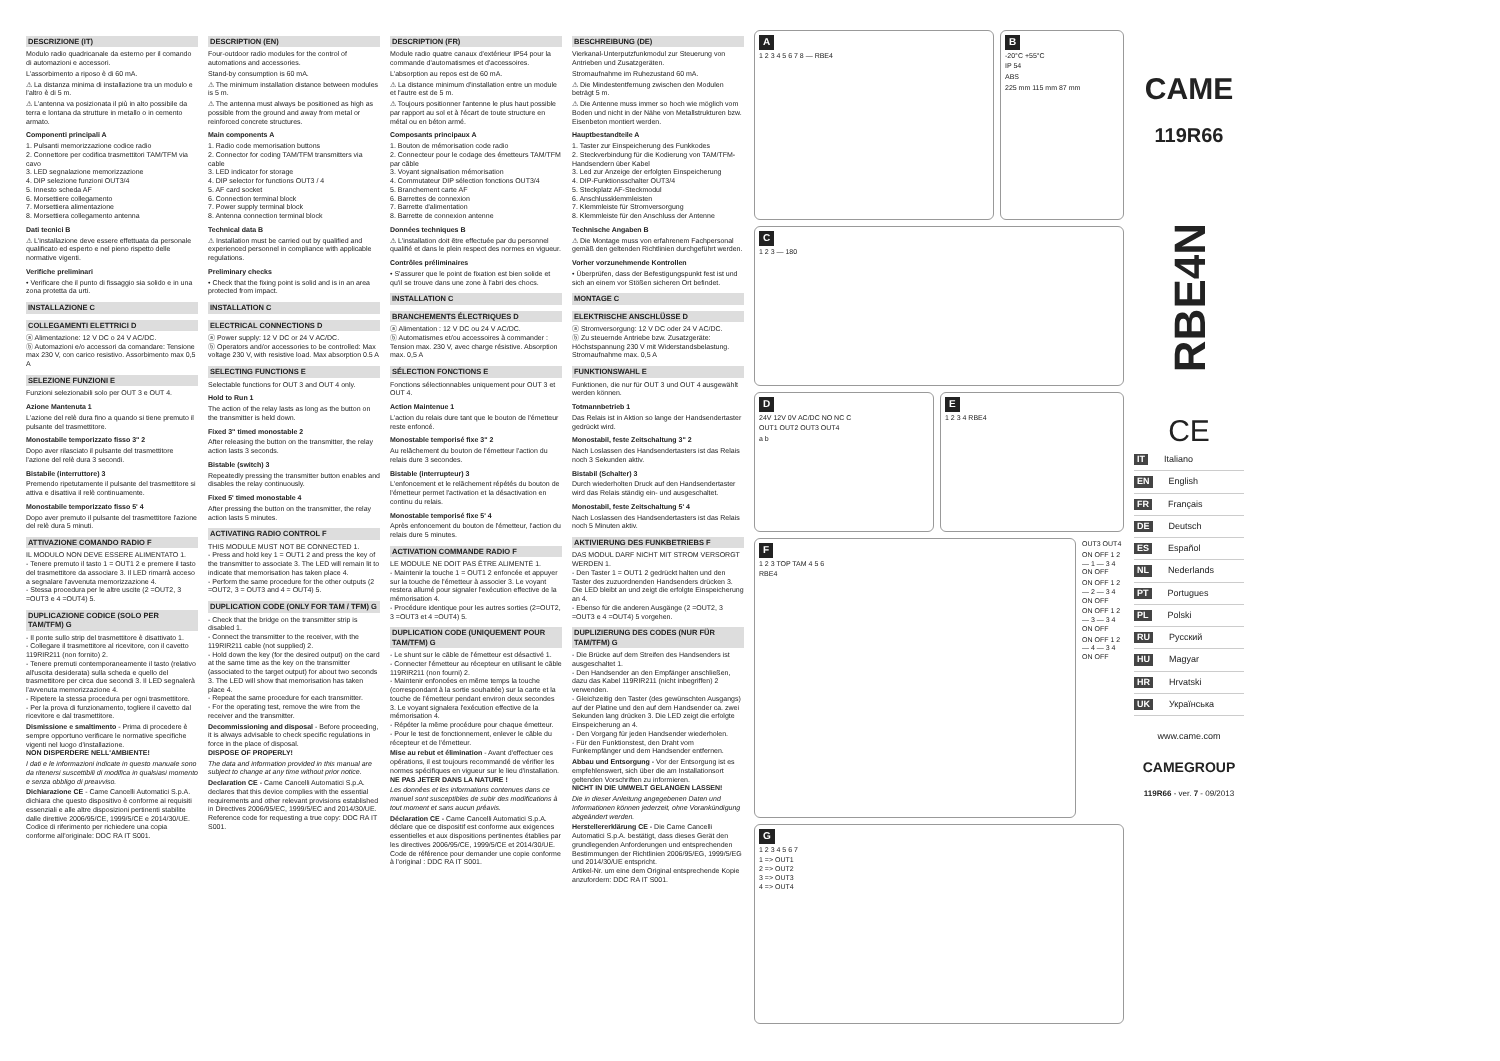DESCRIZIONE (IT)
Modulo radio quadricanale da esterno per il comando di automazioni e accessori.
L'assorbimento a riposo è di 60 mA.
⚠ La distanza minima di installazione tra un modulo e l'altro è di 5 m.
⚠ L'antenna va posizionata il più in alto possibile da terra e lontana da strutture in metallo o in cemento armato.
Componenti principali A
1. Pulsanti memorizzazione codice radio
2. Connettore per codifica trasmettitori TAM/TFM via cavo
3. LED segnalazione memorizzazione
4. DIP selezione funzioni OUT3/4
5. Innesto scheda AF
6. Morsettiere collegamento
7. Morsettiera alimentazione
8. Morsettiera collegamento antenna
Dati tecnici B
⚠ L'installazione deve essere effettuata da personale qualificato ed esperto e nel pieno rispetto delle normative vigenti.
Verifiche preliminari
• Verificare che il punto di fissaggio sia solido e in una zona protetta da urti.
INSTALLAZIONE C
COLLEGAMENTI ELETTRICI D
ⓐ Alimentazione: 12 V DC o 24 V AC/DC.
ⓑ Automazioni e/o accessori da comandare: Tensione max 230 V, con carico resistivo. Assorbimento max 0,5 A
SELEZIONE FUNZIONI E
Funzioni selezionabili solo per OUT 3 e OUT 4.
Azione Mantenuta 1
L'azione del relè dura fino a quando si tiene premuto il pulsante del trasmettitore.
Monostabile temporizzato fisso 3" 2
Dopo aver rilasciato il pulsante del trasmettitore l'azione del relè dura 3 secondi.
Bistabile (interruttore) 3
Premendo ripetutamente il pulsante del trasmettitore si attiva e disattiva il relè continuamente.
Monostabile temporizzato fisso 5' 4
Dopo aver premuto il pulsante del trasmettitore l'azione del relè dura 5 minuti.
ATTIVAZIONE COMANDO RADIO F
IL MODULO NON DEVE ESSERE ALIMENTATO 1.
- Tenere premuto il tasto 1 = OUT1 2 e premere il tasto del trasmettitore da associare 3. Il LED rimarrà acceso a segnalare l'avvenuta memorizzazione 4.
- Stessa procedura per le altre uscite (2 =OUT2, 3 =OUT3 e 4 =OUT4) 5.
DUPLICAZIONE CODICE (SOLO PER TAM/TFM) G
- Il ponte sullo strip del trasmettitore è disattivato 1.
- Collegare il trasmettitore al ricevitore, con il cavetto 119RIR211 (non fornito) 2.
- Tenere premuti contemporaneamente il tasto (relativo all'uscita desiderata) sulla scheda e quello del trasmettitore per circa due secondi 3. Il LED segnalerà l'avvenuta memorizzazione 4.
- Ripetere la stessa procedura per ogni trasmettitore.
- Per la prova di funzionamento, togliere il cavetto dal ricevitore e dal trasmettitore.
Dismissione e smaltimento - Prima di procedere è sempre opportuno verificare le normative specifiche vigenti nel luogo d'installazione.
NON DISPERDERE NELL'AMBIENTE!
I dati e le informazioni indicate in questo manuale sono da ritenersi suscettibili di modifica in qualsiasi momento e senza obbligo di preavviso.
Dichiarazione CE - Came Cancelli Automatici S.p.A. dichiara che questo dispositivo è conforme ai requisiti essenziali e alle altre disposizioni pertinenti stabilite dalle direttive 2006/95/CE, 1999/5/CE e 2014/30/UE.
Codice di riferimento per richiedere una copia conforme all'originale: DDC RA IT S001.
DESCRIPTION (EN)
Four-outdoor radio modules for the control of automations and accessories.
Stand-by consumption is 60 mA.
⚠ The minimum installation distance between modules is 5 m.
⚠ The antenna must always be positioned as high as possible from the ground and away from metal or reinforced concrete structures.
Main components A
1. Radio code memorisation buttons
2. Connector for coding TAM/TFM transmitters via cable
3. LED indicator for storage
4. DIP selector for functions OUT3 / 4
5. AF card socket
6. Connection terminal block
7. Power supply terminal block
8. Antenna connection terminal block
Technical data B
⚠ Installation must be carried out by qualified and experienced personnel in compliance with applicable regulations.
Preliminary checks
• Check that the fixing point is solid and is in an area protected from impact.
INSTALLATION C
ELECTRICAL CONNECTIONS D
ⓐ Power supply: 12 V DC or 24 V AC/DC.
ⓑ Operators and/or accessories to be controlled: Max voltage 230 V, with resistive load. Max absorption 0.5 A
SELECTING FUNCTIONS E
Selectable functions for OUT 3 and OUT 4 only.
Hold to Run 1
The action of the relay lasts as long as the button on the transmitter is held down.
Fixed 3" timed monostable 2
After releasing the button on the transmitter, the relay action lasts 3 seconds.
Bistable (switch) 3
Repeatedly pressing the transmitter button enables and disables the relay continuously.
Fixed 5' timed monostable 4
After pressing the button on the transmitter, the relay action lasts 5 minutes.
ACTIVATING RADIO CONTROL F
THIS MODULE MUST NOT BE CONNECTED 1.
- Press and hold key 1 = OUT1 2 and press the key of the transmitter to associate 3. The LED will remain lit to indicate that memorisation has taken place 4.
- Perform the same procedure for the other outputs (2 =OUT2, 3 = OUT3 and 4 = OUT4) 5.
DUPLICATION CODE (ONLY FOR TAM / TFM) G
- Check that the bridge on the transmitter strip is disabled 1.
- Connect the transmitter to the receiver, with the 119RIR211 cable (not supplied) 2.
- Hold down the key (for the desired output) on the card at the same time as the key on the transmitter (associated to the target output) for about two seconds 3. The LED will show that memorisation has taken place 4.
- Repeat the same procedure for each transmitter.
- For the operating test, remove the wire from the receiver and the transmitter.
Decommissioning and disposal - Before proceeding, it is always advisable to check specific regulations in force in the place of disposal.
DISPOSE OF PROPERLY!
The data and information provided in this manual are subject to change at any time without prior notice.
Declaration CE - Came Cancelli Automatici S.p.A. declares that this device complies with the essential requirements and other relevant provisions established in Directives 2006/95/EC, 1999/5/EC and 2014/30/UE.
Reference code for requesting a true copy: DDC RA IT S001.
DESCRIPTION (FR)
Module radio quatre canaux d'extérieur IP54 pour la commande d'automatismes et d'accessoires.
L'absorption au repos est de 60 mA.
⚠ La distance minimum d'installation entre un module et l'autre est de 5 m.
⚠ Toujours positionner l'antenne le plus haut possible par rapport au sol et à l'écart de toute structure en métal ou en béton armé.
Composants principaux A
1. Bouton de mémorisation code radio
2. Connecteur pour le codage des émetteurs TAM/TFM par câble
3. Voyant signalisation mémorisation
4. Commutateur DIP sélection fonctions OUT3/4
5. Branchement carte AF
6. Barrettes de connexion
7. Barrette d'alimentation
8. Barrette de connexion antenne
Données techniques B
⚠ L'installation doit être effectuée par du personnel qualifié et dans le plein respect des normes en vigueur.
Contrôles préliminaires
• S'assurer que le point de fixation est bien solide et qu'il se trouve dans une zone à l'abri des chocs.
INSTALLATION C
BRANCHEMENTS ÉLECTRIQUES D
ⓐ Alimentation : 12 V DC ou 24 V AC/DC.
ⓑ Automatismes et/ou accessoires à commander : Tension max. 230 V, avec charge résistive. Absorption max. 0,5 A
SÉLECTION FONCTIONS E
Fonctions sélectionnables uniquement pour OUT 3 et OUT 4.
Action Maintenue 1
L'action du relais dure tant que le bouton de l'émetteur reste enfoncé.
Monostable temporisé fixe 3" 2
Au relâchement du bouton de l'émetteur l'action du relais dure 3 secondes.
Bistable (interrupteur) 3
L'enfoncement et le relâchement répétés du bouton de l'émetteur permet l'activation et la désactivation en continu du relais.
Monostable temporisé fixe 5' 4
Après enfoncement du bouton de l'émetteur, l'action du relais dure 5 minutes.
ACTIVATION COMMANDE RADIO F
LE MODULE NE DOIT PAS ÊTRE ALIMENTÉ 1.
- Maintenir la touche 1 = OUT1 2 enfoncée et appuyer sur la touche de l'émetteur à associer 3. Le voyant restera allumé pour signaler l'exécution effective de la mémorisation 4.
- Procédure identique pour les autres sorties (2=OUT2, 3 =OUT3 et 4 =OUT4) 5.
DUPLICATION CODE (UNIQUEMENT POUR TAM/TFM) G
- Le shunt sur le câble de l'émetteur est désactivé 1.
- Connecter l'émetteur au récepteur en utilisant le câble 119RIR211 (non fourni) 2.
- Maintenir enfoncées en même temps la touche (correspondant à la sortie souhaitée) sur la carte et la touche de l'émetteur pendant environ deux secondes 3. Le voyant signalera l'exécution effective de la mémorisation 4.
- Répéter la même procédure pour chaque émetteur.
- Pour le test de fonctionnement, enlever le câble du récepteur et de l'émetteur.
Mise au rebut et élimination - Avant d'effectuer ces opérations, il est toujours recommandé de vérifier les normes spécifiques en vigueur sur le lieu d'installation.
NE PAS JETER DANS LA NATURE !
Les données et les informations contenues dans ce manuel sont susceptibles de subir des modifications à tout moment et sans aucun préavis.
Déclaration CE - Came Cancelli Automatici S.p.A. déclare que ce dispositif est conforme aux exigences essentielles et aux dispositions pertinentes établies par les directives 2006/95/CE, 1999/5/CE et 2014/30/UE.
Code de référence pour demander une copie conforme à l'original : DDC RA IT S001.
BESCHREIBUNG (DE)
Vierkanal-Unterputzfunkmodul zur Steuerung von Antrieben und Zusatzgeräten.
Stromaufnahme im Ruhezustand 60 mA.
⚠ Die Mindestentfernung zwischen den Modulen beträgt 5 m.
⚠ Die Antenne muss immer so hoch wie möglich vom Boden und nicht in der Nähe von Metallstrukturen bzw. Eisenbeton montiert werden.
Hauptbestandteile A
1. Taster zur Einspeicherung des Funkkodes
2. Steckverbindung für die Kodierung von TAM/TFM-Handsendern über Kabel
3. Led zur Anzeige der erfolgten Einspeicherung
4. DIP-Funktionsschalter OUT3/4
5. Steckplatz AF-Steckmodul
6. Anschlussklemmleisten
7. Klemmleiste für Stromversorgung
8. Klemmleiste für den Anschluss der Antenne
Technische Angaben B
⚠ Die Montage muss von erfahrenem Fachpersonal gemäß den geltenden Richtlinien durchgeführt werden.
Vorher vorzunehmende Kontrollen
• Überprüfen, dass der Befestigungspunkt fest ist und sich an einem vor Stößen sicheren Ort befindet.
MONTAGE C
ELEKTRISCHE ANSCHLÜSSE D
ⓐ Stromversorgung: 12 V DC oder 24 V AC/DC.
ⓑ Zu steuernde Antriebe bzw. Zusatzgeräte: Höchstspannung 230 V mit Widerstandsbelastung. Stromaufnahme max. 0,5 A
FUNKTIONSWAHL E
Funktionen, die nur für OUT 3 und OUT 4 ausgewählt werden können.
Totmannbetrieb 1
Das Relais ist in Aktion so lange der Handsendertaster gedrückt wird.
Monostabil, feste Zeitschaltung 3" 2
Nach Loslassen des Handsendertasters ist das Relais noch 3 Sekunden aktiv.
Bistabil (Schalter) 3
Durch wiederholten Druck auf den Handsendertaster wird das Relais ständig ein- und ausgeschaltet.
Monostabil, feste Zeitschaltung 5' 4
Nach Loslassen des Handsendertasters ist das Relais noch 5 Minuten aktiv.
AKTIVIERUNG DES FUNKBETRIEBS F
DAS MODUL DARF NICHT MIT STROM VERSORGT WERDEN 1.
- Den Taster 1 = OUT1 2 gedrückt halten und den Taster des zuzuordnenden Handsenders drücken 3. Die LED bleibt an und zeigt die erfolgte Einspeicherung an 4.
- Ebenso für die anderen Ausgänge (2 =OUT2, 3 =OUT3 e 4 =OUT4) 5 vorgehen.
DUPLIZIERUNG DES CODES (NUR FÜR TAM/TFM) G
- Die Brücke auf dem Streifen des Handsenders ist ausgeschaltet 1.
- Den Handsender an den Empfänger anschließen, dazu das Kabel 119RIR211 (nicht inbegriffen) 2 verwenden.
- Gleichzeitig den Taster (des gewünschten Ausgangs) auf der Platine und den auf dem Handsender ca. zwei Sekunden lang drücken 3. Die LED zeigt die erfolgte Einspeicherung an 4.
- Den Vorgang für jeden Handsender wiederholen.
- Für den Funktionstest, den Draht vom Funkempfänger und dem Handsender entfernen.
Abbau und Entsorgung - Vor der Entsorgung ist es empfehlenswert, sich über die am Installationsort geltenden Vorschriften zu informieren.
NICHT IN DIE UMWELT GELANGEN LASSEN!
Die in dieser Anleitung angegebenen Daten und Informationen können jederzeit, ohne Vorankündigung abgeändert werden.
Herstellererklärung CE - Die Came Cancelli Automatici S.p.A. bestätigt, dass dieses Gerät den grundlegenden Anforderungen und entsprechenden Bestimmungen der Richtlinien 2006/95/EG, 1999/5/EG und 2014/30/UE entspricht.
Artikel-Nr. um eine dem Original entsprechende Kopie anzufordern: DDC RA IT S001.
A
1 2 3 4 5 6 7 8 — RBE4
B
-20°C +55°C
IP 54
ABS
225 mm 115 mm 87 mm
C
1 2 3 — 180
D
24V 12V 0V AC/DC NO NC C
OUT1 OUT2 OUT3 OUT4
a b
E
1 2 3 4 RBE4
F
1 2 3 TOP TAM 4 5 6
RBE4
OUT3 OUT4
ON OFF 1 2 — 1 — 3 4 ON OFF
ON OFF 1 2 — 2 — 3 4 ON OFF
ON OFF 1 2 — 3 — 3 4 ON OFF
ON OFF 1 2 — 4 — 3 4 ON OFF
G
1 2 3 4 5 6 7
1 => OUT1
2 => OUT2
3 => OUT3
4 => OUT4
CAME
119R66
RBE4N
CE
IT Italiano
EN English
FR Français
DE Deutsch
ES Español
NL Nederlands
PT Portugues
PL Polski
RU Русский
HU Magyar
HR Hrvatski
UK Українська
www.came.com
CAMEGROUP
119R66 - ver. 7 - 09/2013